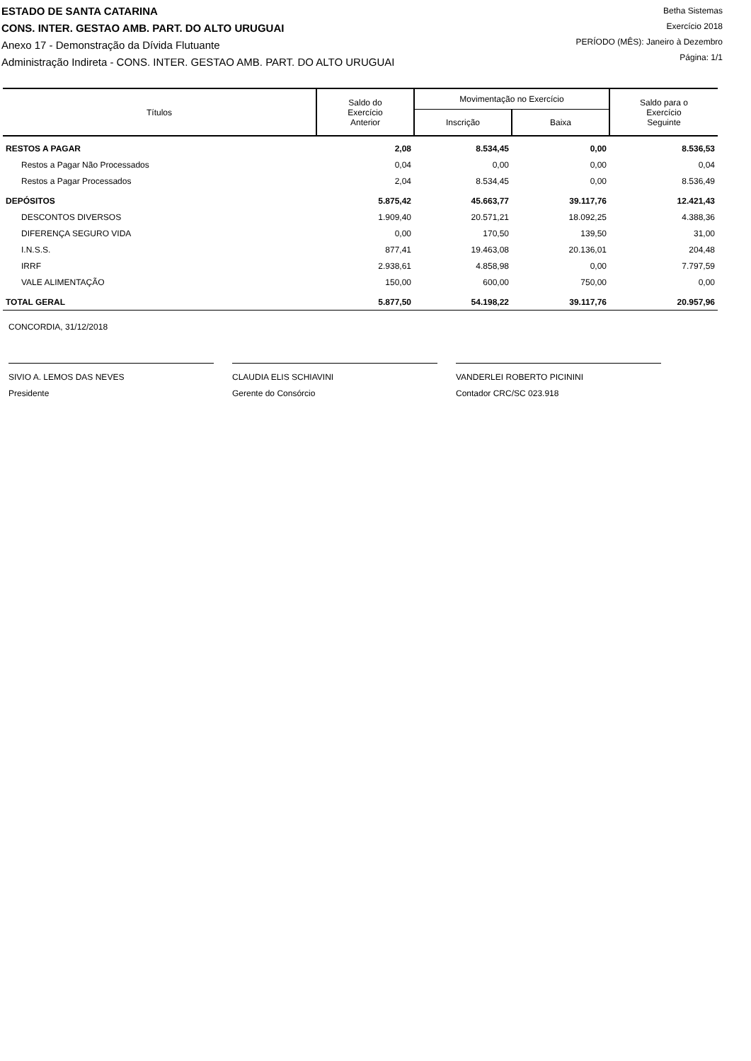ESTADO DE SANTA CATARINA
CONS. INTER. GESTAO AMB. PART. DO ALTO URUGUAI
Anexo 17 - Demonstração da Dívida Flutuante
Administração Indireta - CONS. INTER. GESTAO AMB. PART. DO ALTO URUGUAI
Betha Sistemas
Exercício 2018
PERÍODO (MÊS): Janeiro à Dezembro
Página: 1/1
| Títulos | Saldo do Exercício Anterior | Movimentação no Exercício | | Saldo para o Exercício Seguinte |
| --- | --- | --- | --- | --- |
| | | Inscrição | Baixa | |
| RESTOS A PAGAR | 2,08 | 8.534,45 | 0,00 | 8.536,53 |
| Restos a Pagar Não Processados | 0,04 | 0,00 | 0,00 | 0,04 |
| Restos a Pagar Processados | 2,04 | 8.534,45 | 0,00 | 8.536,49 |
| DEPÓSITOS | 5.875,42 | 45.663,77 | 39.117,76 | 12.421,43 |
| DESCONTOS DIVERSOS | 1.909,40 | 20.571,21 | 18.092,25 | 4.388,36 |
| DIFERENÇA SEGURO VIDA | 0,00 | 170,50 | 139,50 | 31,00 |
| I.N.S.S. | 877,41 | 19.463,08 | 20.136,01 | 204,48 |
| IRRF | 2.938,61 | 4.858,98 | 0,00 | 7.797,59 |
| VALE ALIMENTAÇÃO | 150,00 | 600,00 | 750,00 | 0,00 |
| TOTAL GERAL | 5.877,50 | 54.198,22 | 39.117,76 | 20.957,96 |
CONCORDIA, 31/12/2018
SIVIO A. LEMOS DAS NEVES
Presidente
CLAUDIA ELIS SCHIAVINI
Gerente do Consórcio
VANDERLEI ROBERTO PICININI
Contador CRC/SC 023.918